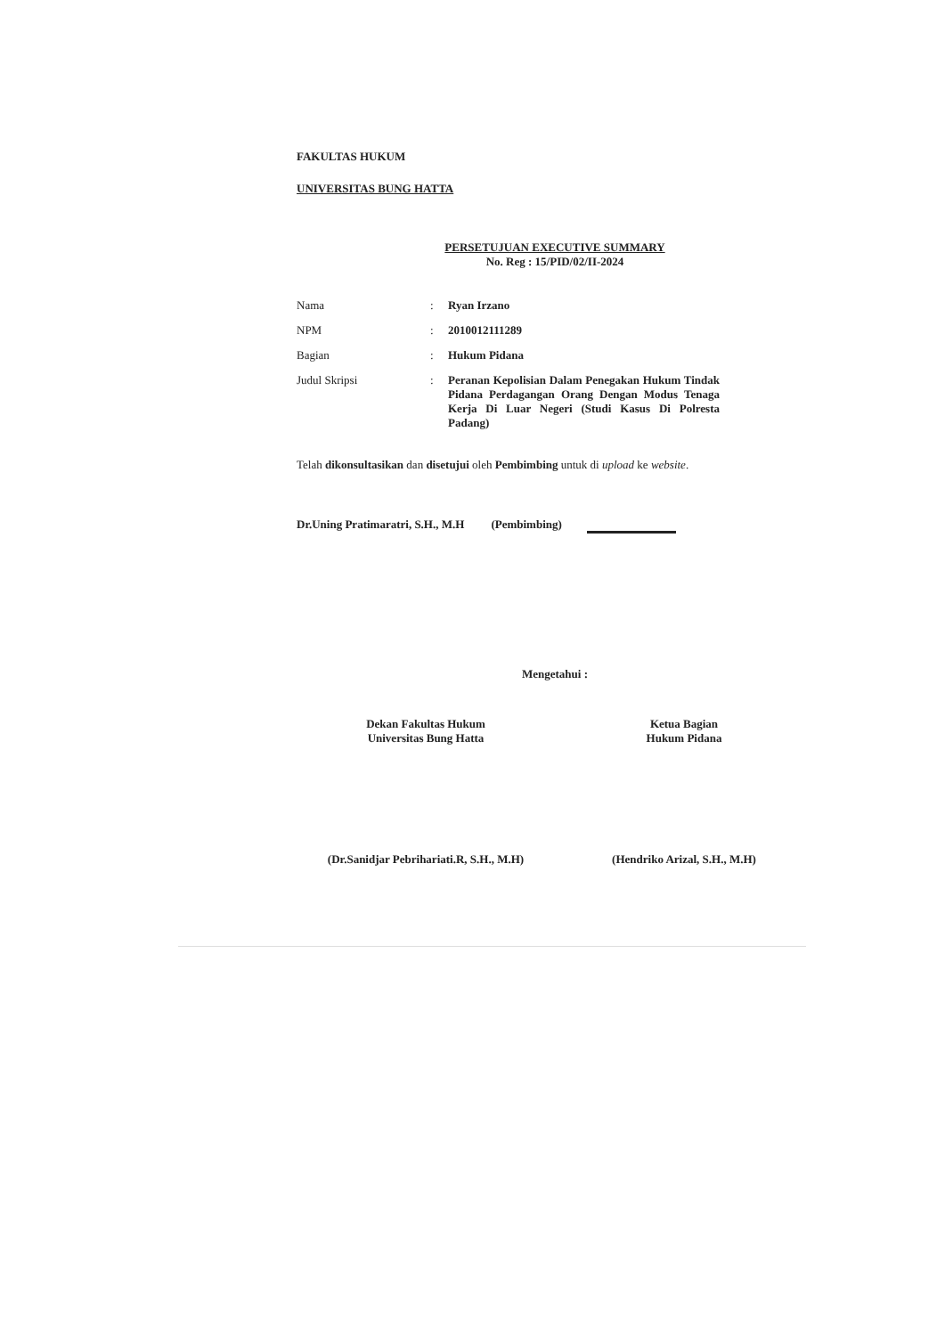FAKULTAS HUKUM
UNIVERSITAS BUNG HATTA
PERSETUJUAN EXECUTIVE SUMMARY
No. Reg : 15/PID/02/II-2024
| Nama | : | Ryan Irzano |
| NPM | : | 2010012111289 |
| Bagian | : | Hukum Pidana |
| Judul Skripsi | : | Peranan Kepolisian Dalam Penegakan Hukum Tindak Pidana Perdagangan Orang Dengan Modus Tenaga Kerja Di Luar Negeri (Studi Kasus Di Polresta Padang) |
Telah dikonsultasikan dan disetujui oleh Pembimbing untuk di upload ke website.
Dr.Uning Pratimaratri, S.H., M.H (Pembimbing)
Mengetahui :
Dekan Fakultas Hukum
Universitas Bung Hatta
Ketua Bagian
Hukum Pidana
(Dr.Sanidjar Pebrihariati.R, S.H., M.H)
(Hendriko Arizal, S.H., M.H)